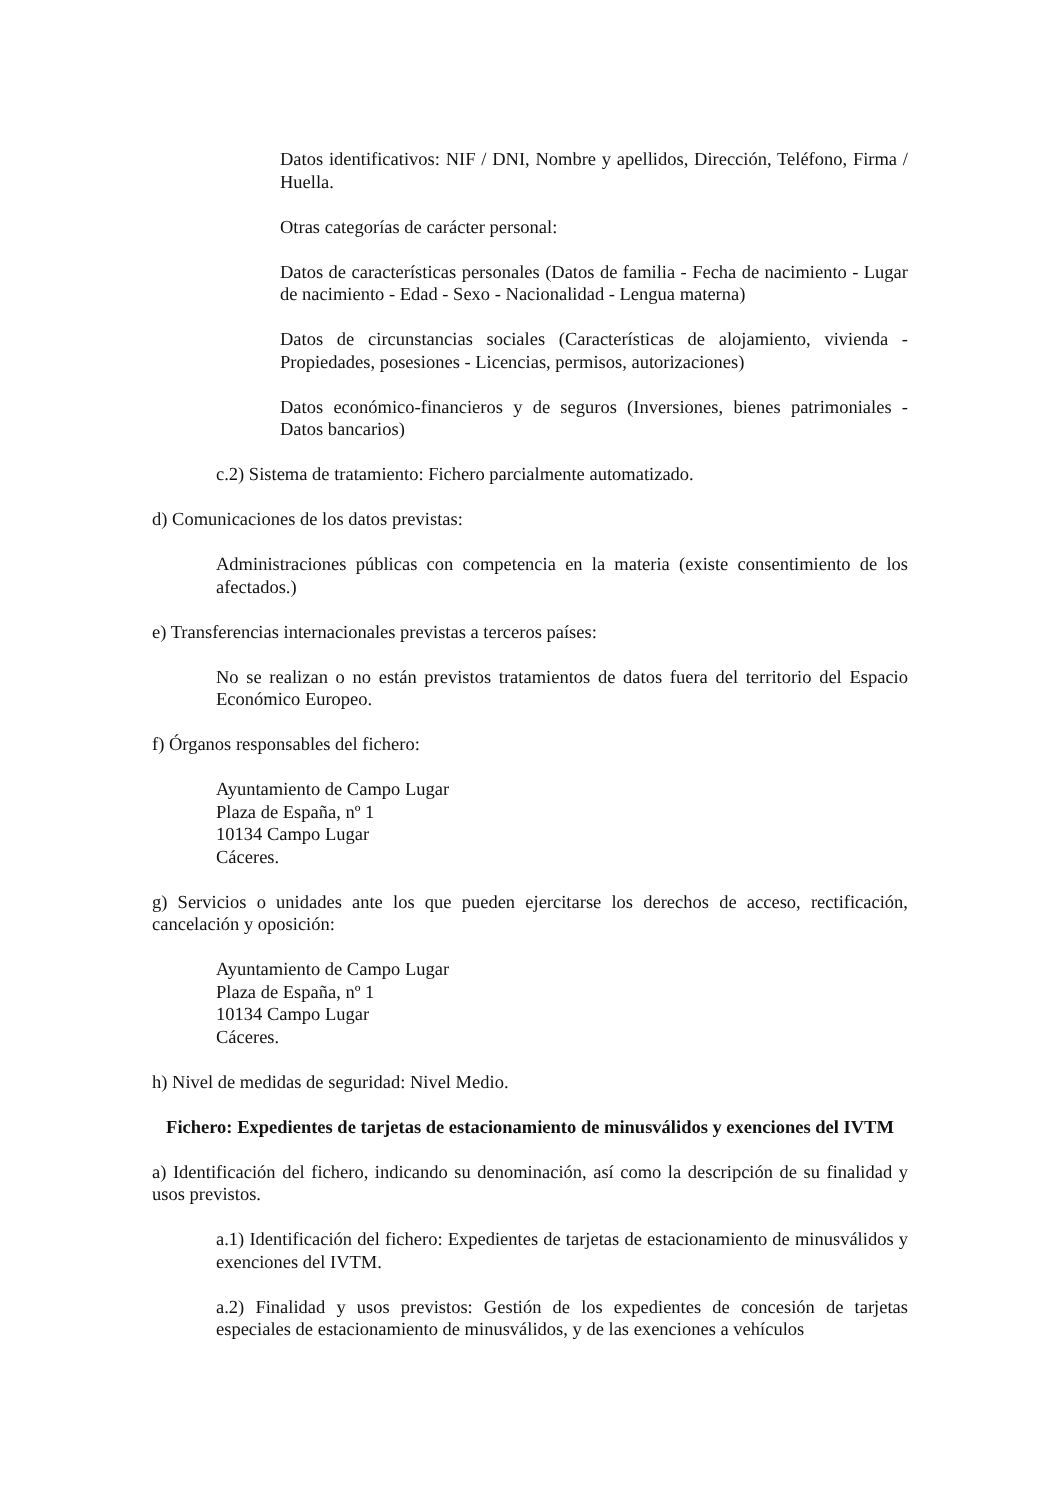Datos identificativos: NIF / DNI, Nombre y apellidos, Dirección, Teléfono, Firma / Huella.
Otras categorías de carácter personal:
Datos de características personales (Datos de familia - Fecha de nacimiento - Lugar de nacimiento - Edad - Sexo - Nacionalidad - Lengua materna)
Datos de circunstancias sociales (Características de alojamiento, vivienda - Propiedades, posesiones - Licencias, permisos, autorizaciones)
Datos económico-financieros y de seguros (Inversiones, bienes patrimoniales - Datos bancarios)
c.2) Sistema de tratamiento: Fichero parcialmente automatizado.
d) Comunicaciones de los datos previstas:
Administraciones públicas con competencia en la materia (existe consentimiento de los afectados.)
e) Transferencias internacionales previstas a terceros países:
No se realizan o no están previstos tratamientos de datos fuera del territorio del Espacio Económico Europeo.
f) Órganos responsables del fichero:
Ayuntamiento de Campo Lugar
Plaza de España, nº 1
10134 Campo Lugar
Cáceres.
g) Servicios o unidades ante los que pueden ejercitarse los derechos de acceso, rectificación, cancelación y oposición:
Ayuntamiento de Campo Lugar
Plaza de España, nº 1
10134 Campo Lugar
Cáceres.
h) Nivel de medidas de seguridad: Nivel Medio.
Fichero: Expedientes de tarjetas de estacionamiento de minusválidos y exenciones del IVTM
a) Identificación del fichero, indicando su denominación, así como la descripción de su finalidad y usos previstos.
a.1) Identificación del fichero: Expedientes de tarjetas de estacionamiento de minusválidos y exenciones del IVTM.
a.2) Finalidad y usos previstos: Gestión de los expedientes de concesión de tarjetas especiales de estacionamiento de minusválidos, y de las exenciones a vehículos